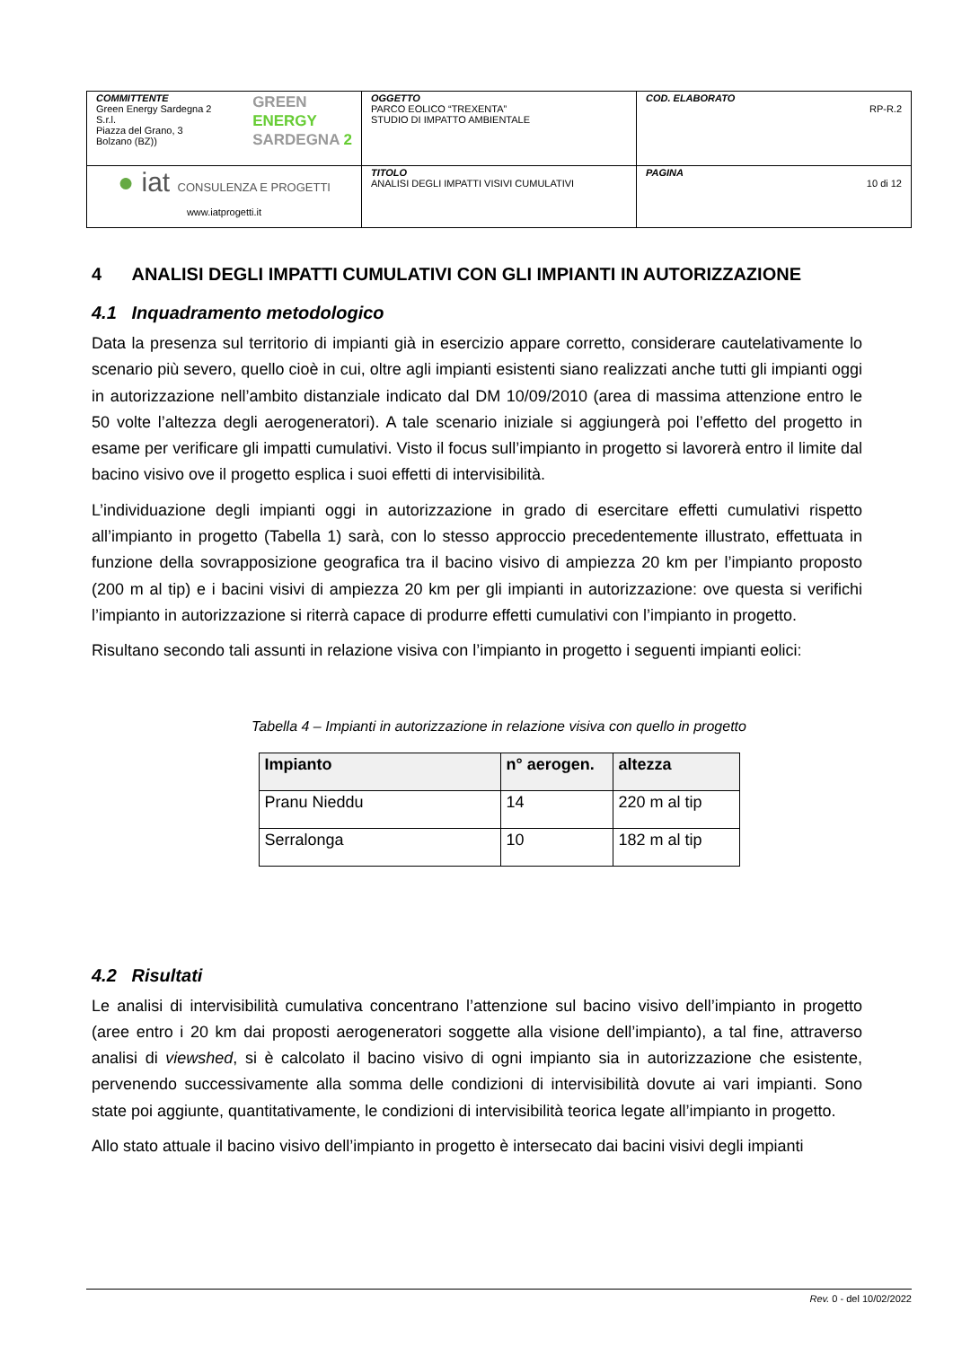| COMMITTENTE Green Energy Sardegna 2 S.r.l. Piazza del Grano, 3 Bolzano (BZ)) GREEN ENERGY SARDEGNA 2 | OGGETTO PARCO EOLICO “TREXENTA” STUDIO DI IMPATTO AMBIENTALE | COD. ELABORATO RP-R.2 |
| ● iat CONSULENZA E PROGETTI www.iatprogetti.it | TITOLO ANALISI DEGLI IMPATTI VISIVI CUMULATIVI | PAGINA 10 di 12 |
4 ANALISI DEGLI IMPATTI CUMULATIVI CON GLI IMPIANTI IN AUTORIZZAZIONE
4.1 Inquadramento metodologico
Data la presenza sul territorio di impianti già in esercizio appare corretto, considerare cautelativamente lo scenario più severo, quello cioè in cui, oltre agli impianti esistenti siano realizzati anche tutti gli impianti oggi in autorizzazione nell’ambito distanziale indicato dal DM 10/09/2010 (area di massima attenzione entro le 50 volte l’altezza degli aerogeneratori). A tale scenario iniziale si aggiungerà poi l’effetto del progetto in esame per verificare gli impatti cumulativi. Visto il focus sull’impianto in progetto si lavorerà entro il limite dal bacino visivo ove il progetto esplica i suoi effetti di intervisibilità.
L’individuazione degli impianti oggi in autorizzazione in grado di esercitare effetti cumulativi rispetto all’impianto in progetto (Tabella 1) sarà, con lo stesso approccio precedentemente illustrato, effettuata in funzione della sovrapposizione geografica tra il bacino visivo di ampiezza 20 km per l’impianto proposto (200 m al tip) e i bacini visivi di ampiezza 20 km per gli impianti in autorizzazione: ove questa si verifichi l’impianto in autorizzazione si riterrà capace di produrre effetti cumulativi con l’impianto in progetto.
Risultano secondo tali assunti in relazione visiva con l’impianto in progetto i seguenti impianti eolici:
Tabella 4 – Impianti in autorizzazione in relazione visiva con quello in progetto
| Impianto | n° aerogen. | altezza |
| --- | --- | --- |
| Pranu Nieddu | 14 | 220 m al tip |
| Serralonga | 10 | 182 m al tip |
4.2 Risultati
Le analisi di intervisibilità cumulativa concentrano l’attenzione sul bacino visivo dell’impianto in progetto (aree entro i 20 km dai proposti aerogeneratori soggette alla visione dell’impianto), a tal fine, attraverso analisi di viewshed, si è calcolato il bacino visivo di ogni impianto sia in autorizzazione che esistente, pervenendo successivamente alla somma delle condizioni di intervisibilità dovute ai vari impianti. Sono state poi aggiunte, quantitativamente, le condizioni di intervisibilità teorica legate all’impianto in progetto.
Allo stato attuale il bacino visivo dell’impianto in progetto è intersecato dai bacini visivi degli impianti
Rev. 0 - del 10/02/2022